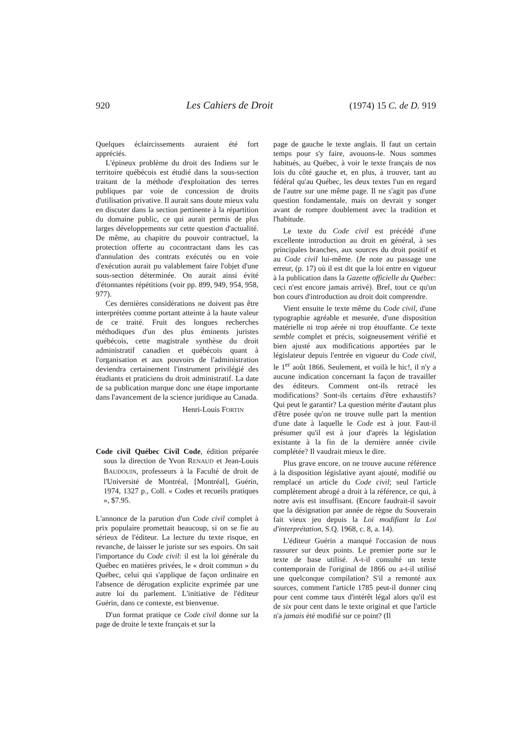920 Les Cahiers de Droit (1974) 15 C. de D. 919
Quelques éclaircissements auraient été fort appréciés.
L'épineux problème du droit des Indiens sur le territoire québécois est étudié dans la sous-section traitant de la méthode d'exploitation des terres publiques par voie de concession de droits d'utilisation privative. Il aurait sans doute mieux valu en discuter dans la section pertinente à la répartition du domaine public, ce qui aurait permis de plus larges développements sur cette question d'actualité. De même, au chapitre du pouvoir contractuel, la protection offerte au cocontractant dans les cas d'annulation des contrats exécutés ou en voie d'exécution aurait pu valablement faire l'objet d'une sous-section déterminée. On aurait ainsi évité d'étonnantes répétitions (voir pp. 899, 949, 954, 958, 977).
Ces dernières considérations ne doivent pas être interprétées comme portant atteinte à la haute valeur de ce traité. Fruit des longues recherches méthodiques d'un des plus éminents juristes québécois, cette magistrale synthèse du droit administratif canadien et québécois quant à l'organisation et aux pouvoirs de l'administration deviendra certainement l'instrument privilégié des étudiants et praticiens du droit administratif. La date de sa publication marque donc une étape importante dans l'avancement de la science juridique au Canada.
Henri-Louis FORTIN
Code civil Québec Civil Code, édition préparée sous la direction de Yvon RENAUD et Jean-Louis BAUDOUIN, professeurs à la Faculté de droit de l'Université de Montréal, [Montréal], Guérin, 1974, 1327 p., Coll. « Codes et recueils pratiques », $7.95.
L'annonce de la parution d'un Code civil complet à prix populaire promettait beaucoup, si on se fie au sérieux de l'éditeur. La lecture du texte risque, en revanche, de laisser le juriste sur ses espoirs. On sait l'importance du Code civil: il est la loi générale du Québec en matières privées, le « droit commun » du Québec, celui qui s'applique de façon ordinaire en l'absence de dérogation explicite exprimée par une autre loi du parlement. L'initiative de l'éditeur Guérin, dans ce contexte, est bienvenue.
D'un format pratique ce Code civil donne sur la page de droite le texte français et sur la
page de gauche le texte anglais. Il faut un certain temps pour s'y faire, avouons-le. Nous sommes habitués, au Québec, à voir le texte français de nos lois du côté gauche et, en plus, à trouver, tant au fédéral qu'au Québec, les deux textes l'un en regard de l'autre sur une même page. Il ne s'agit pas d'une question fondamentale, mais on devrait y songer avant de rompre doublement avec la tradition et l'habitude.
Le texte du Code civil est précédé d'une excellente introduction au droit en général, à ses principales branches, aux sources du droit positif et au Code civil lui-même. (Je note au passage une erreur, (p. 17) où il est dit que la loi entre en vigueur à la publication dans la Gazette officielle du Québec: ceci n'est encore jamais arrivé). Bref, tout ce qu'un bon cours d'introduction au droit doit comprendre.
Vient ensuite le texte même du Code civil, d'une typographie agréable et mesurée, d'une disposition matérielle ni trop aérée ni trop étouffante. Ce texte semble complet et précis, soigneusement vérifié et bien ajusté aux modifications apportées par le législateur depuis l'entrée en vigueur du Code civil, le 1<sup>er</sup> août 1866. Seulement, et voilà le hic!, il n'y a aucune indication concernant la façon de travailler des éditeurs. Comment ont-ils retracé les modifications? Sont-ils certains d'être exhaustifs? Qui peut le garantir? La question mérite d'autant plus d'être posée qu'on ne trouve nulle part la mention d'une date à laquelle le Code est à jour. Faut-il présumer qu'il est à jour d'après la législation existante à la fin de la dernière année civile complétée? Il vaudrait mieux le dire.
Plus grave encore, on ne trouve aucune référence à la disposition législative ayant ajouté, modifié ou remplacé un article du Code civil; seul l'article complètement abrogé a droit à la référence, ce qui, à notre avis est insuffisant. (Encore faudrait-il savoir que la désignation par année de règne du Souverain fait vieux jeu depuis la Loi modifiant la Loi d'interprétation, S.Q. 1968, c. 8, a. 14).
L'éditeur Guérin a manqué l'occasion de nous rassurer sur deux points. Le premier porte sur le texte de base utilisé. A-t-il consulté un texte contemporain de l'original de 1866 ou a-t-il utilisé une quelconque compilation? S'il a remonté aux sources, comment l'article 1785 peut-il donner cinq pour cent comme taux d'intérêt légal alors qu'il est de six pour cent dans le texte original et que l'article n'a jamais été modifié sur ce point? (Il